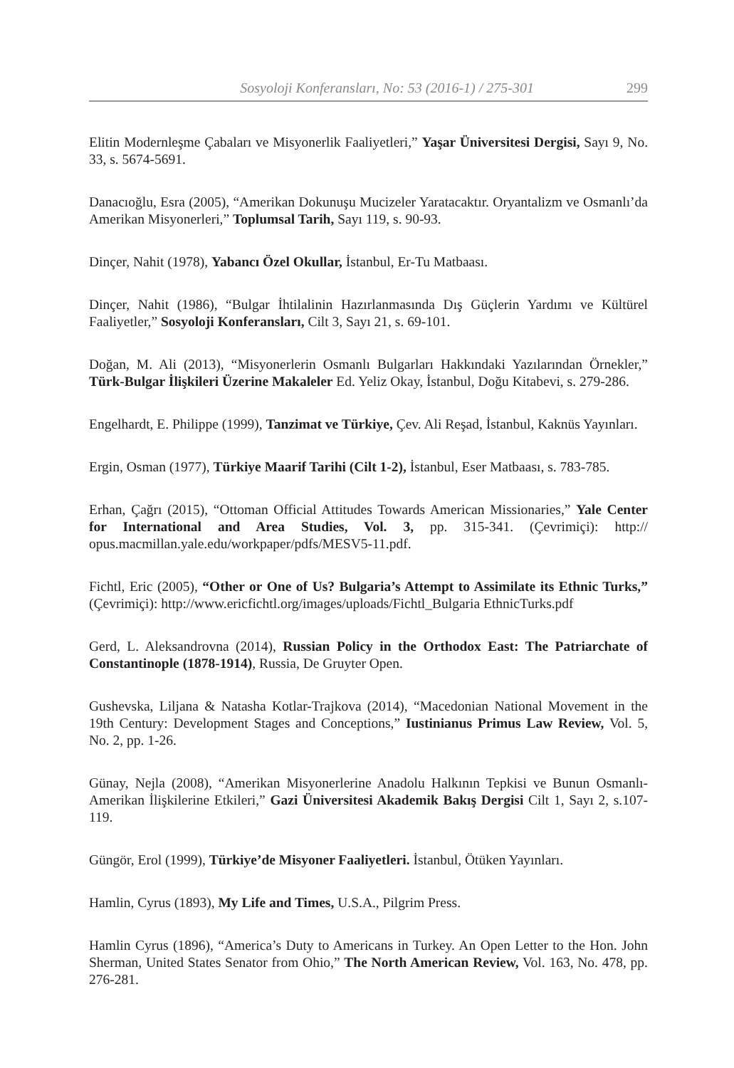Sosyoloji Konferansları, No: 53 (2016-1) / 275-301 299
Elitin Modernleşme Çabaları ve Misyonerlik Faaliyetleri,” Yaşar Üniversitesi Dergisi, Sayı 9, No. 33, s. 5674-5691.
Danacıoğlu, Esra (2005), “Amerikan Dokunuşu Mucizeler Yaratacaktır. Oryantalizm ve Osmanlı’da Amerikan Misyonerleri,” Toplumsal Tarih, Sayı 119, s. 90-93.
Dinçer, Nahit (1978), Yabancı Özel Okullar, İstanbul, Er-Tu Matbaası.
Dinçer, Nahit (1986), “Bulgar İhtilalinin Hazırlanmasında Dış Güçlerin Yardımı ve Kültürel Faaliyetler,” Sosyoloji Konferansları, Cilt 3, Sayı 21, s. 69-101.
Doğan, M. Ali (2013), “Misyonerlerin Osmanlı Bulgarları Hakkındaki Yazılarından Örnekler,” Türk-Bulgar İlişkileri Üzerine Makaleler Ed. Yeliz Okay, İstanbul, Doğu Kitabevi, s. 279-286.
Engelhardt, E. Philippe (1999), Tanzimat ve Türkiye, Çev. Ali Reşad, İstanbul, Kaknüs Yayınları.
Ergin, Osman (1977), Türkiye Maarif Tarihi (Cilt 1-2), İstanbul, Eser Matbaası, s. 783-785.
Erhan, Çağrı (2015), “Ottoman Official Attitudes Towards American Missionaries,” Yale Center for International and Area Studies, Vol. 3, pp. 315-341. (Çevrimiçi): http:// opus.macmillan.yale.edu/workpaper/pdfs/MESV5-11.pdf.
Fichtl, Eric (2005), “Other or One of Us? Bulgaria’s Attempt to Assimilate its Ethnic Turks,” (Çevrimiçi): http://www.ericfichtl.org/images/uploads/Fichtl_Bulgaria EthnicTurks.pdf
Gerd, L. Aleksandrovna (2014), Russian Policy in the Orthodox East: The Patriarchate of Constantinople (1878-1914), Russia, De Gruyter Open.
Gushevska, Liljana & Natasha Kotlar-Trajkova (2014), “Macedonian National Movement in the 19th Century: Development Stages and Conceptions,” Iustinianus Primus Law Review, Vol. 5, No. 2, pp. 1-26.
Günay, Nejla (2008), “Amerikan Misyonerlerine Anadolu Halkının Tepkisi ve Bunun Osmanlı-Amerikan İlişkilerine Etkileri,” Gazi Üniversitesi Akademik Bakış Dergisi Cilt 1, Sayı 2, s.107-119.
Güngör, Erol (1999), Türkiye’de Misyoner Faaliyetleri. İstanbul, Ötüken Yayınları.
Hamlin, Cyrus (1893), My Life and Times, U.S.A., Pilgrim Press.
Hamlin Cyrus (1896), “America’s Duty to Americans in Turkey. An Open Letter to the Hon. John Sherman, United States Senator from Ohio,” The North American Review, Vol. 163, No. 478, pp. 276-281.